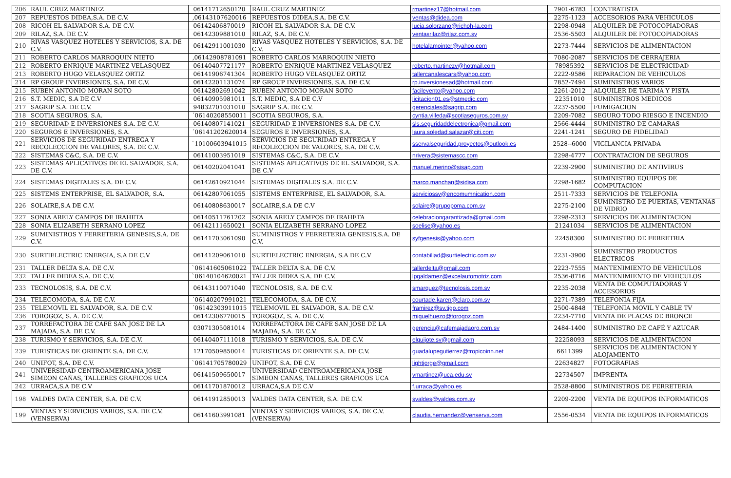| 206 | RAUL CRUZ MARTINEZ | 06141712650120 | RAUL CRUZ MARTINEZ | rmartinez17@hotmail.com | 7901-6783 | CONTRATISTA |
| 207 | REPUESTOS DIDEA,S.A. DE C.V. | ,06143107620016 | REPUESTOS DIDEA,S.A. DE C.V. | ventas@didea.com | 2275-1123 | ACCESORIOS PARA VEHICULOS |
| 208 | RICOH EL SALVADOR S.A. DE C.V. | 06142406870019 | RICOH EL SALVADOR S.A. DE C.V. | lucia.solorzano@richoh-la.com | 2298-0948 | ALQUILER DE FOTOCOPIADORAS |
| 209 | RILAZ, S.A. DE C.V. | 06142309881010 | RILAZ, S.A. DE C.V. | ventasrilaz@rilaz.com.sv | 2536-5503 | ALQUILER DE FOTOCOPIADORAS |
| 210 | RIVAS VASQUEZ HOTELES Y SERVICIOS, S.A. DE C.V. | 06142911001030 | RIVAS VASQUEZ HOTELES Y SERVICIOS, S.A. DE C.V. | hotelalamointer@yahoo.com | 2273-7444 | SERVICIOS DE ALIMENTACION |
| 211 | ROBERTO CARLOS MARROQUIN NIETO | ,06142908781091 | ROBERTO CARLOS MARROQUIN NIETO | | 7080-2087 | SERVICIOS DE CERRAJERIA |
| 212 | ROBERTO ENRIQUE MARTINEZ VELASQUEZ | 06140407721177 | ROBERTO ENRIQUE MARTINEZ VELASQUEZ | roberto.martinezv@hotmail.com | 78985392 | SERVICIOS DE ELECTRICIDAD |
| 213 | ROBERTO HUGO VELASQUEZ ORTIZ | 06141906741304 | ROBERTO HUGO VELASQUEZ ORTIZ | tallercanalescars@yahoo.com | 2222-9586 | REPARACION DE VEHICULOS |
| 214 | RP GROUP INVERSIONES, S.A. DE C.V. | 06142201131074 | RP GROUP INVERSIONES, S.A. DE C.V. | rp.inversionesad@hotmail.com | 7852-7494 | SUMINISTROS VARIOS |
| 215 | RUBEN ANTONIO MORAN SOTO | 06142802691042 | RUBEN ANTONIO MORAN SOTO | facilevento@yahoo.com | 2261-2012 | ALQUILER DE TARIMA Y PISTA |
| 216 | S.T. MEDIC, S.A DE C.V | 06140905981011 | S.T. MEDIC, S.A DE C.V | licitacion01.es@stmedic.com | 22351010 | SUMINISTROS MEDICOS |
| 217 | SAGRIP S.A. DE C.V. | 94832701031010 | SAGRIP S.A. DE C.V. | gerenciales@sagrip.com | 2237-5500 | FUMIGACION |
| 218 | SCOTIA SEGUROS, S.A. | ´06140208550011 | SCOTIA SEGUROS, S.A. | cyntia.villeda@scotiaseguros.com.sv | 2209-7082 | SEGURO TODO RIESGO E INCENDIO |
| 219 | SEGURIDAD E INVERSIONES S.A. DE C.V. | 06140807141021 | SEGURIDAD E INVERSIONES S.A. DE C.V. | sls.seguridaddelectronica@gmail.com | 2566-4444 | SUMINISTRO DE CAMARAS |
| 220 | SEGUROS E INVERSIONES, S.A. | ´06141202620014 | SEGUROS E INVERSIONES, S.A. | laura.soledad.salazar@citi.com | 2241-1241 | SEGURO DE FIDELIDAD |
| 221 | SERVICIOS DE SEGURIDAD ENTREGA Y RECOLECCION DE VALORES, S.A. DE C.V. | `10100603941015 | SERVICIOS DE SEGURIDAD ENTREGA Y RECOLECCION DE VALORES, S.A. DE C.V. | sservalseguridad.proyectos@outlook.es | 2528--6000 | VIGILANCIA PRIVADA |
| 222 | SISTEMAS C&C, S.A. DE C.V. | 06141003951019 | SISTEMAS C&C, S.A. DE C.V. | nrivera@sistemascc.com | 2298-4777 | CONTRATACION DE SEGUROS |
| 223 | SISTEMAS APLICATIVOS DE EL SALVADOR, S.A. DE C.V. | 06140202041041 | SISTEMAS APLICATIVOS DE EL SALVADOR, S.A. DE C.V | manuel.merino@sisap.com | 2239-2900 | SUMINISTRO DE ANTIVIRUS |
| 224 | SISTEMAS DIGITALES S.A. DE C.V. | 06142610921044 | SISTEMAS DIGITALES S.A. DE C.V. | marco.manchan@sidisa.com | 2298-1682 | SUMINISTRO EQUIPOS DE COMPUTACION |
| 225 | SISTEMS ENTERPRISE, EL SALVADOR, S.A. | 06142807061055 | SISTEMS ENTERPRISE, EL SALVADOR, S.A. | serviciossv@encomumnication.com | 2511-7333 | SERVICIOS DE TELEFONIA |
| 226 | SOLAIRE,S.A DE C.V. | 06140808630017 | SOLAIRE,S.A DE C.V | solaire@grupopoma.com.sv | 2275-2100 | SUMINISTRO DE PUERTAS, VENTANAS DE VIDRIO |
| 227 | SONIA ARELY CAMPOS DE IRAHETA | 06140511761202 | SONIA ARELY CAMPOS DE IRAHETA | celebraciongarantizada@gmail.com | 2298-2313 | SERVICIOS DE ALIMENTACION |
| 228 | SONIA ELIZABETH SERRANO LOPEZ | 06142111650021 | SONIA ELIZABETH SERRANO LOPEZ | soelise@yahoo.es | 21241034 | SERVICIOS DE ALIMENTACION |
| 229 | SUMINISTROS Y FERRETERIA GENESIS,S.A. DE C.V. | 06141703061090 | SUMINISTROS Y FERRETERIA GENESIS,S.A. DE C.V. | syfgenesis@yahoo.com | 22458300 | SUMINISTRO DE FERRETRIA |
| 230 | SURTIELECTRIC ENERGIA, S.A DE C.V | 06141209061010 | SURTIELECTRIC ENERGIA, S.A DE C.V | contabiliad@surtielectric.com.sv | 2231-3900 | SUMINISTRO PRODUCTOS ELECTRICOS |
| 231 | TALLER DELTA S.A. DE C.V. | `06141605061022 | TALLER DELTA S.A. DE C.V. | tallerdelta@gmail.com | 2223-7555 | MANTENIMIENTO DE VEHICULOS |
| 232 | TALLER DIDEA S.A. DE C.V. | `06140104620021 | TALLER DIDEA S.A. DE C.V. | lpgaldamez@excelautomotriz.com | 2536-8716 | MANTENIMIENTO DE VEHICULOS |
| 233 | TECNOLOSIS, S.A. DE C.V. | 06143110071040 | TECNOLOSIS, S.A. DE C.V. | smarquez@tecnolosis.com.sv | 2235-2038 | VENTA DE COMPUTADORAS Y ACCESORIOS |
| 234 | TELECOMODA, S.A. DE C.V. | ´06140207991021 | TELECOMODA, S.A. DE C.V. | courtade.karen@claro.com.sv | 2271-7389 | TELEFONIA FIJA |
| 235 | TELEMOVIL EL SALVADOR, S.A. DE C.V. | ´06142303911015 | TELEMOVIL EL SALVADOR, S.A. DE C.V. | framirez@sv.tigo.com | 2500-4848 | TELEFONIA MOVIL Y CABLE TV |
| 236 | TOROGOZ, S. A. DE C.V. | 06142306770015 | TOROGOZ, S. A. DE C.V. | miguelhuezo@torogoz.com | 2234-7710 | VENTA DE PLACAS DE BRONCE |
| 237 | TORREFACTORA DE CAFE SAN JOSE DE LA MAJADA, S.A. DE C.V. | 03071305081014 | TORREFACTORA DE CAFE SAN JOSE DE LA MAJADA, S.A. DE C.V. | gerencia@cafemajadaoro.com.sv | 2484-1400 | SUMINISTRO DE CAFÉ Y AZUCAR |
| 238 | TURISMO Y SERVICIOS, S.A. DE C.V. | 06140407111018 | TURISMO Y SERVICIOS, S.A. DE C.V. | elquijote.sv@gmail.com | 22258093 | SERVICIOS DE ALIMENTACION |
| 239 | TURISTICAS DE ORIENTE S.A. DE C.V. | 12170509850014 | TURISTICAS DE ORIENTE S.A. DE C.V. | guadalupegutierrez@tropicoinn.net | 6611399 | SERVICIOS DE ALIMENTACION Y ALOJAMIENTO |
| 240 | UNIFOT, S.A. DE C.V. | `06141705780029 | UNIFOT, S.A. DE C.V. | lightjorge@gmail.com | 22634827 | FOTOGRAFIAS |
| 241 | UNIVERSIDAD CENTROAMERICANA JOSE SIMEON CAÑAS, TALLERES GRAFICOS UCA | 06141509650017 | UNIVERSIDAD CENTROAMERICANA JOSE SIMEON CAÑAS, TALLERES GRAFICOS UCA | vmartinez@uca.edu.sv | 22734507 | IMPRENTA |
| 242 | URRACA,S.A DE C.V | 06141701870012 | URRACA,S.A DE C.V | f.urraca@yahoo.es | 2528-8800 | SUMINISTROS DE FERRETERIA |
| 198 | VALDES DATA CENTER, S.A. DE C.V. | 06141912850013 | VALDES DATA CENTER, S.A. DE C.V. | svaldes@valdes.com.sv | 2209-2200 | VENTA DE EQUIPOS INFORMATICOS |
| 199 | VENTAS Y SERVICIOS VARIOS, S.A. DE C.V. (VENSERVA) | 06141603991081 | VENTAS Y SERVICIOS VARIOS, S.A. DE C.V. (VENSERVA) | claudia.hernandez@venserva.com | 2556-0534 | VENTA DE EQUIPOS INFORMATICOS |